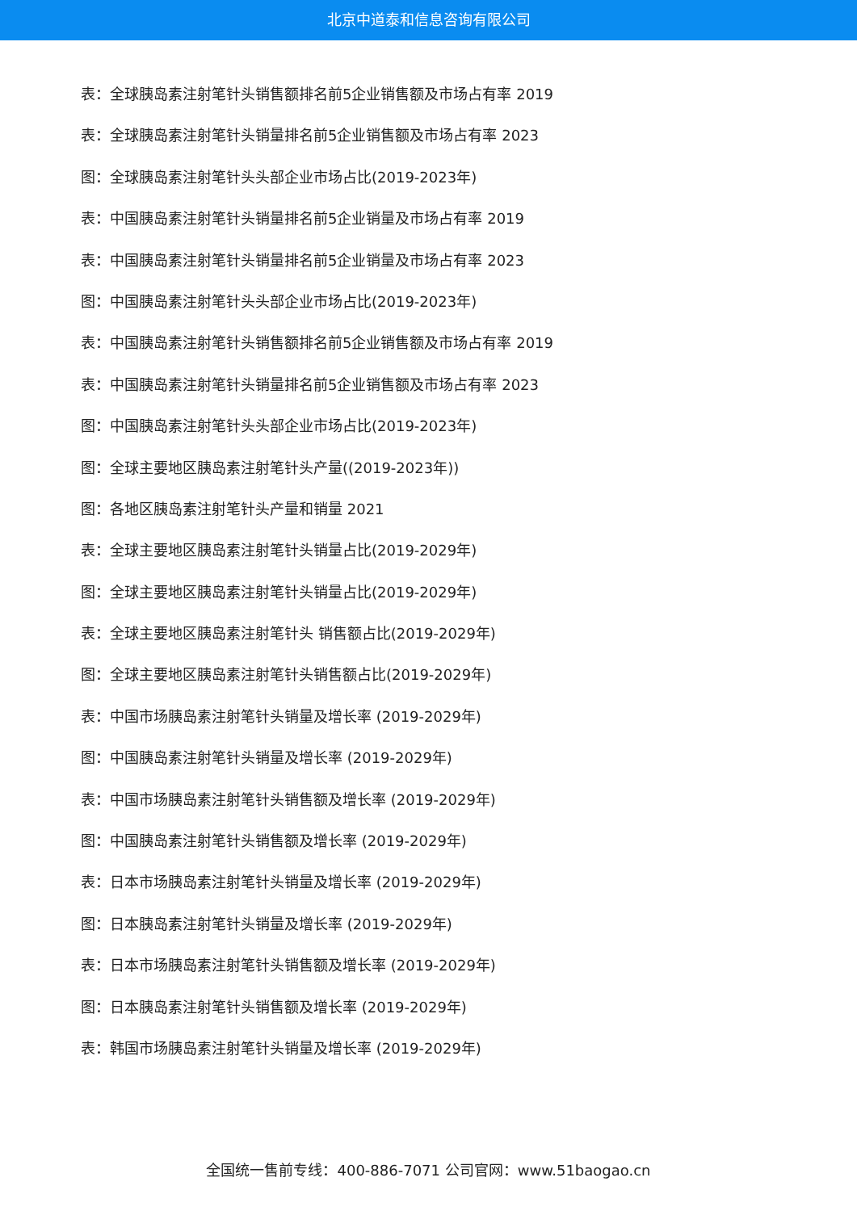北京中道泰和信息咨询有限公司
表：全球胰岛素注射笔针头销售额排名前5企业销售额及市场占有率 2019
表：全球胰岛素注射笔针头销量排名前5企业销售额及市场占有率 2023
图：全球胰岛素注射笔针头头部企业市场占比(2019-2023年)
表：中国胰岛素注射笔针头销量排名前5企业销量及市场占有率 2019
表：中国胰岛素注射笔针头销量排名前5企业销量及市场占有率 2023
图：中国胰岛素注射笔针头头部企业市场占比(2019-2023年)
表：中国胰岛素注射笔针头销售额排名前5企业销售额及市场占有率 2019
表：中国胰岛素注射笔针头销量排名前5企业销售额及市场占有率 2023
图：中国胰岛素注射笔针头头部企业市场占比(2019-2023年)
图：全球主要地区胰岛素注射笔针头产量((2019-2023年))
图：各地区胰岛素注射笔针头产量和销量 2021
表：全球主要地区胰岛素注射笔针头销量占比(2019-2029年)
图：全球主要地区胰岛素注射笔针头销量占比(2019-2029年)
表：全球主要地区胰岛素注射笔针头 销售额占比(2019-2029年)
图：全球主要地区胰岛素注射笔针头销售额占比(2019-2029年)
表：中国市场胰岛素注射笔针头销量及增长率 (2019-2029年)
图：中国胰岛素注射笔针头销量及增长率 (2019-2029年)
表：中国市场胰岛素注射笔针头销售额及增长率 (2019-2029年)
图：中国胰岛素注射笔针头销售额及增长率 (2019-2029年)
表：日本市场胰岛素注射笔针头销量及增长率 (2019-2029年)
图：日本胰岛素注射笔针头销量及增长率 (2019-2029年)
表：日本市场胰岛素注射笔针头销售额及增长率 (2019-2029年)
图：日本胰岛素注射笔针头销售额及增长率 (2019-2029年)
表：韩国市场胰岛素注射笔针头销量及增长率 (2019-2029年)
全国统一售前专线：400-886-7071 公司官网：www.51baogao.cn